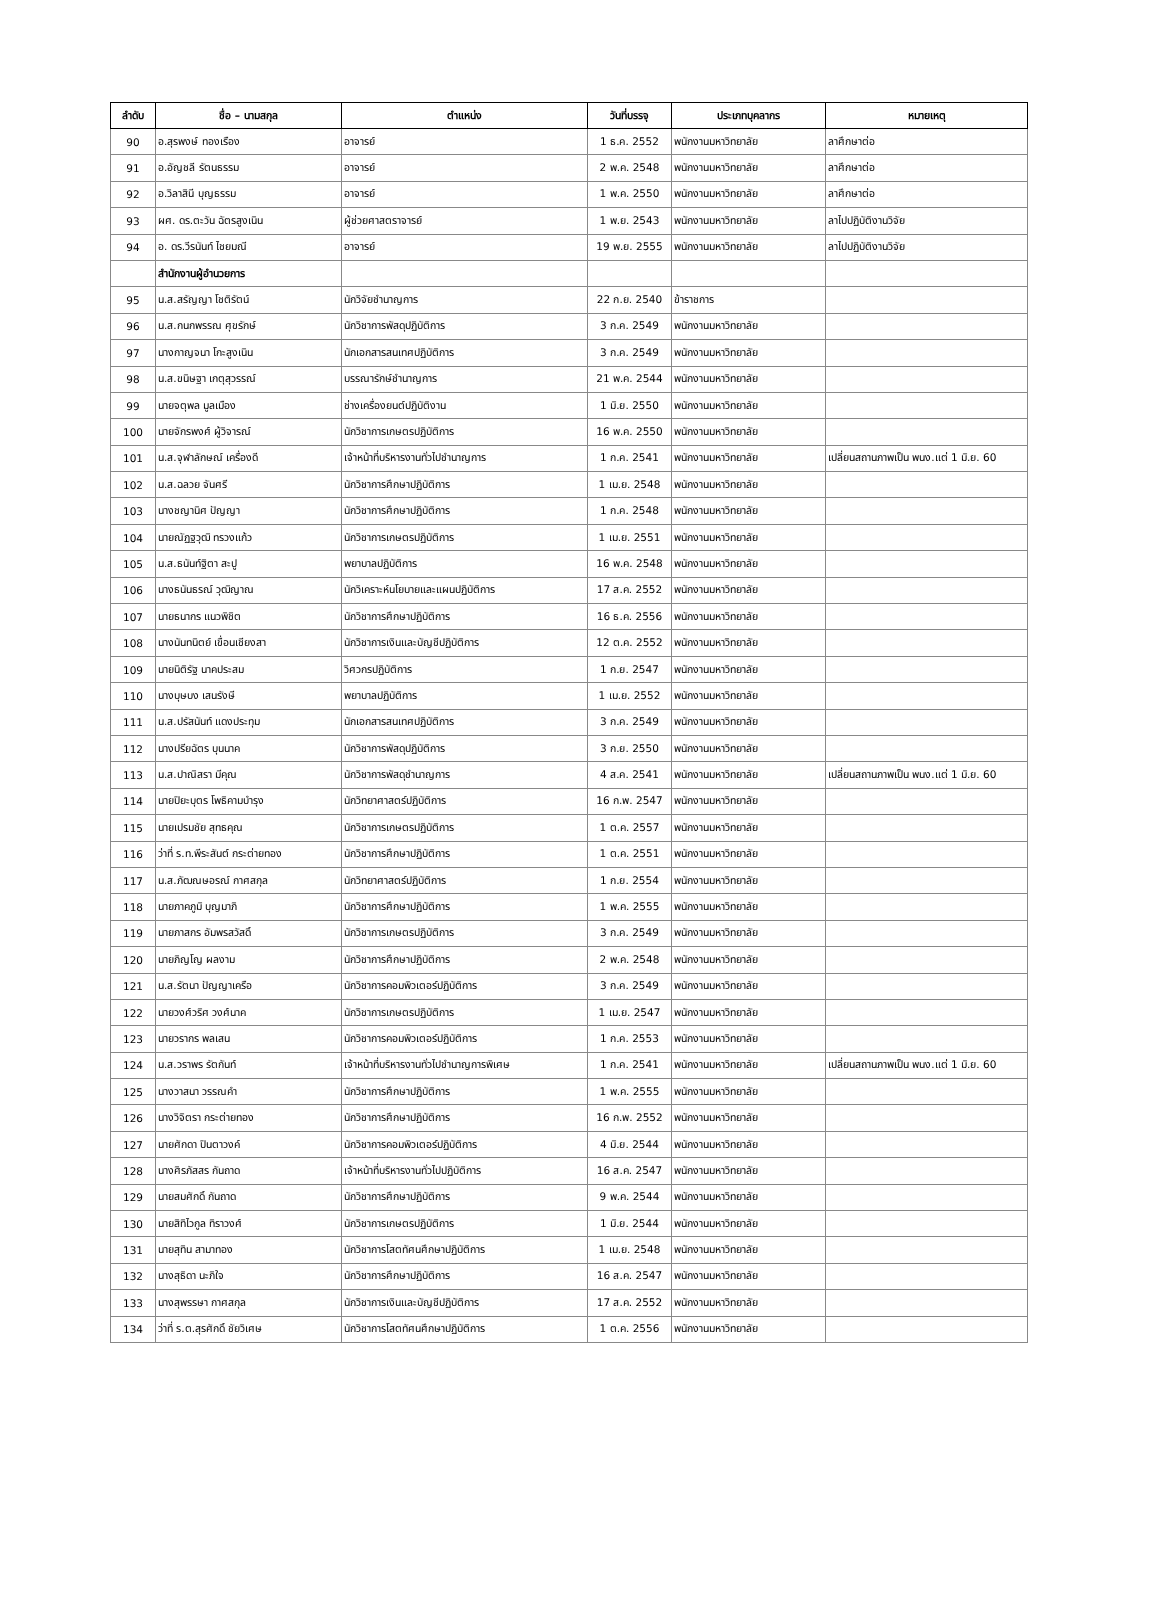| ลำดับ | ชื่อ – นามสกุล | ตำแหน่ง | วันที่บรรจุ | ประเภทบุคลากร | หมายเหตุ |
| --- | --- | --- | --- | --- | --- |
| 90 | อ.สุรพงษ์ ทองเรือง | อาจารย์ | 1 ธ.ค. 2552 | พนักงานมหาวิทยาลัย | ลาศึกษาต่อ |
| 91 | อ.อัญชลี รัตนธรรม | อาจารย์ | 2 พ.ค. 2548 | พนักงานมหาวิทยาลัย | ลาศึกษาต่อ |
| 92 | อ.วิลาสินี บุญธรรม | อาจารย์ | 1 พ.ค. 2550 | พนักงานมหาวิทยาลัย | ลาศึกษาต่อ |
| 93 | ผศ. ดร.ตะวัน ฉัตรสูงเนิน | ผู้ช่วยศาสตราจารย์ | 1 พ.ย. 2543 | พนักงานมหาวิทยาลัย | ลาไปปฏิบัติงานวิจัย |
| 94 | อ. ดร.วีรนันท์ ไชยมณี | อาจารย์ | 19 พ.ย. 2555 | พนักงานมหาวิทยาลัย | ลาไปปฏิบัติงานวิจัย |
| | สำนักงานผู้อำนวยการ | | | | |
| 95 | น.ส.สรัญญา โชติรัตน์ | นักวิจัยชำนาญการ | 22 ก.ย. 2540 | ข้าราชการ | |
| 96 | น.ส.กนกพรรณ ศุขรักษ์ | นักวิชาการพัสดุปฏิบัติการ | 3 ก.ค. 2549 | พนักงานมหาวิทยาลัย | |
| 97 | นางกาญจนา โกะสูงเนิน | นักเอกสารสนเทศปฏิบัติการ | 3 ก.ค. 2549 | พนักงานมหาวิทยาลัย | |
| 98 | น.ส.ขนิษฐา เกตุสุวรรณ์ | บรรณารักษ์ชำนาญการ | 21 พ.ค. 2544 | พนักงานมหาวิทยาลัย | |
| 99 | นายจตุพล มูลเมือง | ช่างเครื่องยนต์ปฏิบัติงาน | 1 มิ.ย. 2550 | พนักงานมหาวิทยาลัย | |
| 100 | นายจักรพงศ์ ผู้วิจารณ์ | นักวิชาการเกษตรปฏิบัติการ | 16 พ.ค. 2550 | พนักงานมหาวิทยาลัย | |
| 101 | น.ส.จุฬาลักษณ์ เครื่องดี | เจ้าหน้าที่บริหารงานทั่วไปชำนาญการ | 1 ก.ค. 2541 | พนักงานมหาวิทยาลัย | เปลี่ยนสถานภาพเป็น พนง.แต่ 1 มิ.ย. 60 |
| 102 | น.ส.ฉลวย จันศรี | นักวิชาการศึกษาปฏิบัติการ | 1 เม.ย. 2548 | พนักงานมหาวิทยาลัย | |
| 103 | นางชญานิศ ปัญญา | นักวิชาการศึกษาปฏิบัติการ | 1 ก.ค. 2548 | พนักงานมหาวิทยาลัย | |
| 104 | นายณัฏฐวุฒิ ทรวงแก้ว | นักวิชาการเกษตรปฏิบัติการ | 1 เม.ย. 2551 | พนักงานมหาวิทยาลัย | |
| 105 | น.ส.ธนันท์ฐิตา สะปู | พยาบาลปฏิบัติการ | 16 พ.ค. 2548 | พนักงานมหาวิทยาลัย | |
| 106 | นางธนันธรณ์ วุฒิญาณ | นักวิเคราะห์นโยบายและแผนปฏิบัติการ | 17 ส.ค. 2552 | พนักงานมหาวิทยาลัย | |
| 107 | นายธนากร แนวพิชิต | นักวิชาการศึกษาปฏิบัติการ | 16 ธ.ค. 2556 | พนักงานมหาวิทยาลัย | |
| 108 | นางนันทนิตย์ เขื่อนเชียงสา | นักวิชาการเงินและบัญชีปฏิบัติการ | 12 ต.ค. 2552 | พนักงานมหาวิทยาลัย | |
| 109 | นายนิติรัฐ นาคประสม | วิศวกรปฏิบัติการ | 1 ก.ย. 2547 | พนักงานมหาวิทยาลัย | |
| 110 | นางบุษบง เสนรังษี | พยาบาลปฏิบัติการ | 1 เม.ย. 2552 | พนักงานมหาวิทยาลัย | |
| 111 | น.ส.ปรัสนันท์ แดงประทุม | นักเอกสารสนเทศปฏิบัติการ | 3 ก.ค. 2549 | พนักงานมหาวิทยาลัย | |
| 112 | นางปรียฉัตร บุนนาค | นักวิชาการพัสดุปฏิบัติการ | 3 ก.ย. 2550 | พนักงานมหาวิทยาลัย | |
| 113 | น.ส.ปาณิสรา มีคุณ | นักวิชาการพัสดุชำนาญการ | 4 ส.ค. 2541 | พนักงานมหาวิทยาลัย | เปลี่ยนสถานภาพเป็น พนง.แต่ 1 มิ.ย. 60 |
| 114 | นายปิยะบุตร โพธิคามบำรุง | นักวิทยาศาสตร์ปฏิบัติการ | 16 ก.พ. 2547 | พนักงานมหาวิทยาลัย | |
| 115 | นายเปรมชัย สุทธคุณ | นักวิชาการเกษตรปฏิบัติการ | 1 ต.ค. 2557 | พนักงานมหาวิทยาลัย | |
| 116 | ว่าที่ ร.ท.พีระสันต์ กระต่ายทอง | นักวิชาการศึกษาปฏิบัติการ | 1 ต.ค. 2551 | พนักงานมหาวิทยาลัย | |
| 117 | น.ส.ภัฒณษอรณ์ กาศสกุล | นักวิทยาศาสตร์ปฏิบัติการ | 1 ก.ย. 2554 | พนักงานมหาวิทยาลัย | |
| 118 | นายภาคภูมิ บุญมาภิ | นักวิชาการศึกษาปฏิบัติการ | 1 พ.ค. 2555 | พนักงานมหาวิทยาลัย | |
| 119 | นายภาสกร อัมพรสวัสดิ์ | นักวิชาการเกษตรปฏิบัติการ | 3 ก.ค. 2549 | พนักงานมหาวิทยาลัย | |
| 120 | นายภิญโญ ผลงาม | นักวิชาการศึกษาปฏิบัติการ | 2 พ.ค. 2548 | พนักงานมหาวิทยาลัย | |
| 121 | น.ส.รัตนา ปัญญาเครือ | นักวิชาการคอมพิวเตอร์ปฏิบัติการ | 3 ก.ค. 2549 | พนักงานมหาวิทยาลัย | |
| 122 | นายวงศ์วริศ วงศ์นาค | นักวิชาการเกษตรปฏิบัติการ | 1 เม.ย. 2547 | พนักงานมหาวิทยาลัย | |
| 123 | นายวรากร พลเสน | นักวิชาการคอมพิวเตอร์ปฏิบัติการ | 1 ก.ค. 2553 | พนักงานมหาวิทยาลัย | |
| 124 | น.ส.วราพร รัตกันท์ | เจ้าหน้าที่บริหารงานทั่วไปชำนาญการพิเศษ | 1 ก.ค. 2541 | พนักงานมหาวิทยาลัย | เปลี่ยนสถานภาพเป็น พนง.แต่ 1 มิ.ย. 60 |
| 125 | นางวาสนา วรรณคำ | นักวิชาการศึกษาปฏิบัติการ | 1 พ.ค. 2555 | พนักงานมหาวิทยาลัย | |
| 126 | นางวิจิตรา กระต่ายทอง | นักวิชาการศึกษาปฏิบัติการ | 16 ก.พ. 2552 | พนักงานมหาวิทยาลัย | |
| 127 | นายศักดา ปินตาวงค์ | นักวิชาการคอมพิวเตอร์ปฏิบัติการ | 4 มิ.ย. 2544 | พนักงานมหาวิทยาลัย | |
| 128 | นางศิรภัสสร กันถาด | เจ้าหน้าที่บริหารงานทั่วไปปฏิบัติการ | 16 ส.ค. 2547 | พนักงานมหาวิทยาลัย | |
| 129 | นายสมศักดิ์ กันถาด | นักวิชาการศึกษาปฏิบัติการ | 9 พ.ค. 2544 | พนักงานมหาวิทยาลัย | |
| 130 | นายสิทิไวกูล ทิราวงศ์ | นักวิชาการเกษตรปฏิบัติการ | 1 มิ.ย. 2544 | พนักงานมหาวิทยาลัย | |
| 131 | นายสุทิน สามาทอง | นักวิชาการโสตทัศนศึกษาปฏิบัติการ | 1 เม.ย. 2548 | พนักงานมหาวิทยาลัย | |
| 132 | นางสุธิดา นะภิใจ | นักวิชาการศึกษาปฏิบัติการ | 16 ส.ค. 2547 | พนักงานมหาวิทยาลัย | |
| 133 | นางสุพรรษา กาศสกุล | นักวิชาการเงินและบัญชีปฏิบัติการ | 17 ส.ค. 2552 | พนักงานมหาวิทยาลัย | |
| 134 | ว่าที่ ร.ต.สุรศักดิ์ ชัยวิเศษ | นักวิชาการโสตทัศนศึกษาปฏิบัติการ | 1 ต.ค. 2556 | พนักงานมหาวิทยาลัย | |